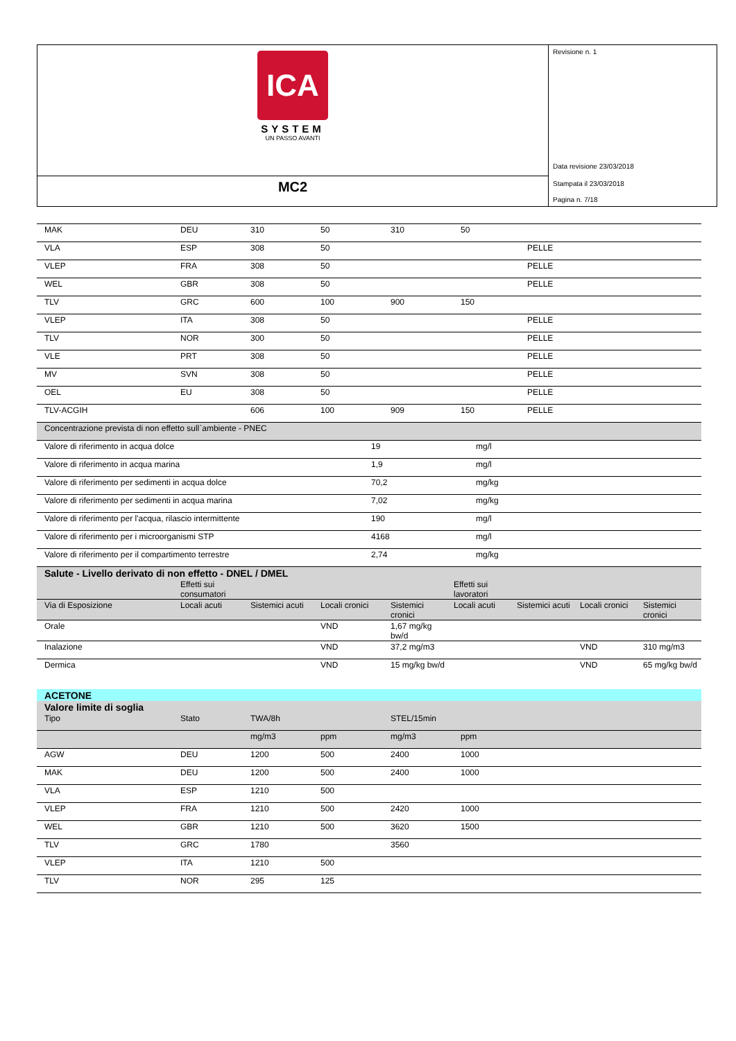ICA
SYSTEM
UN PASSO AVANTI
MC2
Revisione n. 1
Data revisione 23/03/2018
Stampata il 23/03/2018
Pagina n. 7/18
| MAK | DEU | 310 | 50 | 310 | 50 | |
| VLA | ESP | 308 | 50 | | | PELLE |
| VLEP | FRA | 308 | 50 | | | PELLE |
| WEL | GBR | 308 | 50 | | | PELLE |
| TLV | GRC | 600 | 100 | 900 | 150 | |
| VLEP | ITA | 308 | 50 | | | PELLE |
| TLV | NOR | 300 | 50 | | | PELLE |
| VLE | PRT | 308 | 50 | | | PELLE |
| MV | SVN | 308 | 50 | | | PELLE |
| OEL | EU | 308 | 50 | | | PELLE |
| TLV-ACGIH | | 606 | 100 | 909 | 150 | PELLE |
| Concentrazione prevista di non effetto sull`ambiente - PNEC | | |
| Valore di riferimento in acqua dolce | 19 | mg/l |
| Valore di riferimento in acqua marina | 1,9 | mg/l |
| Valore di riferimento per sedimenti in acqua dolce | 70,2 | mg/kg |
| Valore di riferimento per sedimenti in acqua marina | 7,02 | mg/kg |
| Valore di riferimento per l'acqua, rilascio intermittente | 190 | mg/l |
| Valore di riferimento per i microorganismi STP | 4168 | mg/l |
| Valore di riferimento per il compartimento terrestre | 2,74 | mg/kg |
| Salute - Livello derivato di non effetto - DNEL / DMEL | | | | | | | | |
| | Effetti sui consumatori | | | | Effetti sui lavoratori | | | |
| Via di Esposizione | Locali acuti | Sistemici acuti | Locali cronici | Sistemici cronici | Locali acuti | Sistemici acuti | Locali cronici | Sistemici cronici |
| Orale | | | VND | 1,67 mg/kg bw/d | | | | |
| Inalazione | | | VND | 37,2 mg/m3 | | | VND | 310 mg/m3 |
| Dermica | | | VND | 15 mg/kg bw/d | | | VND | 65 mg/kg bw/d |
| ACETONE | | | | | | |
| Valore limite di soglia | | | | | | |
| Tipo | Stato | TWA/8h | | STEL/15min | | |
| | | mg/m3 | ppm | mg/m3 | ppm | |
| AGW | DEU | 1200 | 500 | 2400 | 1000 | |
| MAK | DEU | 1200 | 500 | 2400 | 1000 | |
| VLA | ESP | 1210 | 500 | | | |
| VLEP | FRA | 1210 | 500 | 2420 | 1000 | |
| WEL | GBR | 1210 | 500 | 3620 | 1500 | |
| TLV | GRC | 1780 | | 3560 | | |
| VLEP | ITA | 1210 | 500 | | | |
| TLV | NOR | 295 | 125 | | | |